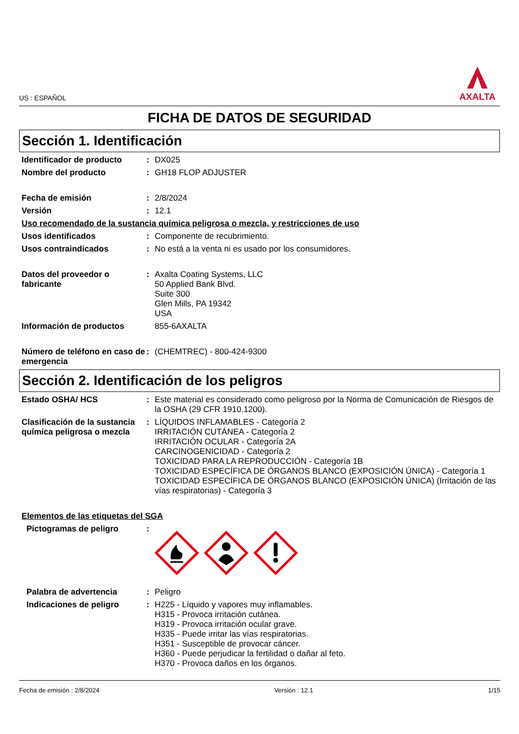US : ESPAÑOL
AXALTA
FICHA DE DATOS DE SEGURIDAD
Sección 1. Identificación
Identificador de producto : DX025
Nombre del producto : GH18 FLOP ADJUSTER
Fecha de emisión : 2/8/2024
Versión : 12.1
Uso recomendado de la sustancia química peligrosa o mezcla, y restricciones de uso
Usos identificados : Componente de recubrimiento.
Usos contraindicados : No está a la venta ni es usado por los consumidores.
Datos del proveedor o fabricante
: Axalta Coating Systems, LLC
50 Applied Bank Blvd.
Suite 300
Glen Mills, PA 19342
USA
Información de productos 855-6AXALTA
Número de teléfono en caso de emergencia
: (CHEMTREC) - 800-424-9300
Sección 2. Identificación de los peligros
Estado OSHA/ HCS : Este material es considerado como peligroso por la Norma de Comunicación de Riesgos de la OSHA (29 CFR 1910.1200).
Clasificación de la sustancia química peligrosa o mezcla
: LÍQUIDOS INFLAMABLES - Categoría 2
IRRITACIÓN CUTÁNEA - Categoría 2
IRRITACIÓN OCULAR - Categoría 2A
CARCINOGENICIDAD - Categoría 2
TOXICIDAD PARA LA REPRODUCCIÓN - Categoría 1B
TOXICIDAD ESPECÍFICA DE ÓRGANOS BLANCO (EXPOSICIÓN ÚNICA) - Categoría 1
TOXICIDAD ESPECÍFICA DE ÓRGANOS BLANCO (EXPOSICIÓN ÚNICA) (Irritación de las vías respiratorias) - Categoría 3
Elementos de las etiquetas del SGA
Pictogramas de peligro :
Palabra de advertencia : Peligro
Indicaciones de peligro : H225 - Líquido y vapores muy inflamables.
H315 - Provoca irritación cutánea.
H319 - Provoca irritación ocular grave.
H335 - Puede irritar las vías respiratorias.
H351 - Susceptible de provocar cáncer.
H360 - Puede perjudicar la fertilidad o dañar al feto.
H370 - Provoca daños en los órganos.
Fecha de emisión : 2/8/2024 Versión : 12.1 1/15